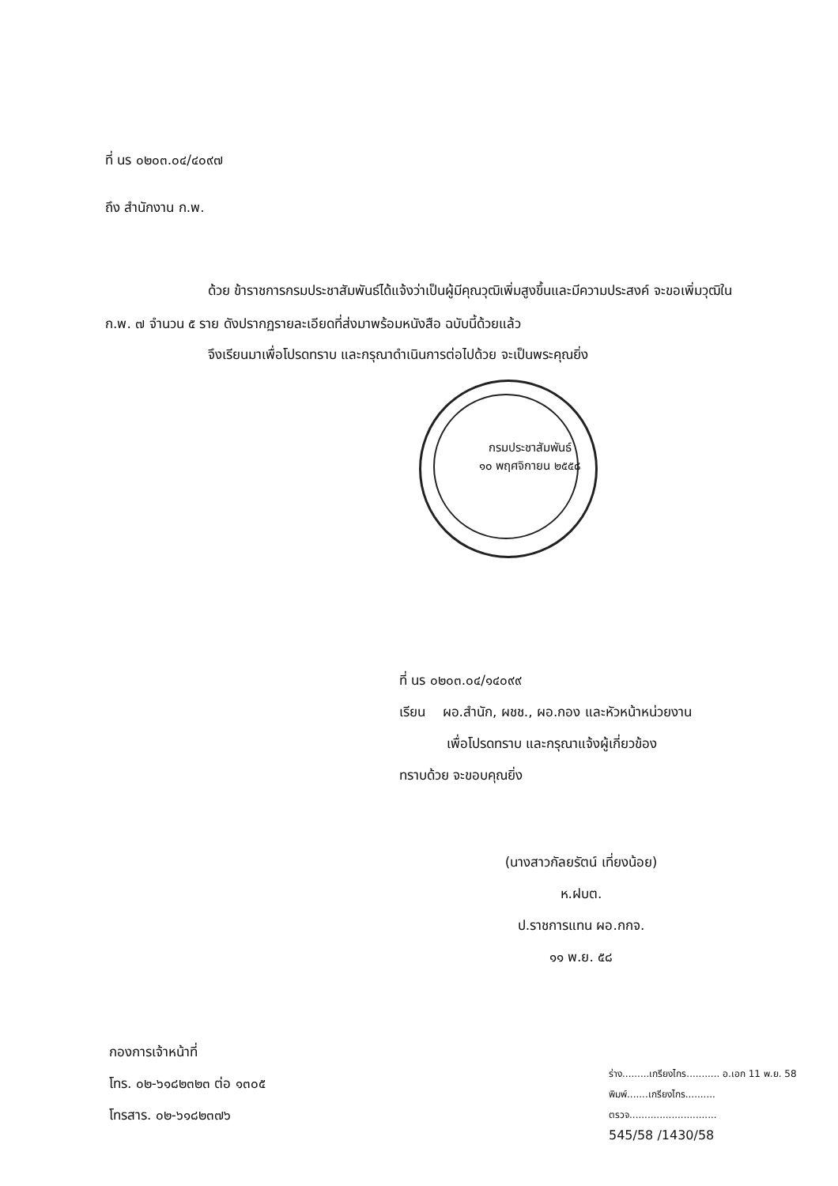ที่ นร ๐๒๐๓.๐๔/๔๐๙๗
ถึง สำนักงาน ก.พ.
ด้วย ข้าราชการกรมประชาสัมพันธ์ได้แจ้งว่าเป็นผู้มีคุณวุฒิเพิ่มสูงขึ้นและมีความประสงค์ จะขอเพิ่มวุฒิใน ก.พ. ๗ จำนวน ๕ ราย ดังปรากฏรายละเอียดที่ส่งมาพร้อมหนังสือ ฉบับนี้ด้วยแล้ว
จึงเรียนมาเพื่อโปรดทราบ และกรุณาดำเนินการต่อไปด้วย จะเป็นพระคุณยิ่ง
กรมประชาสัมพันธ์
๑๐ พฤศจิกายน ๒๕๕๘
ที่ นร ๐๒๐๓.๐๔/๑๔๐๙๙
เรียน ผอ.สำนัก, ผชช., ผอ.กอง และหัวหน้าหน่วยงาน
เพื่อโปรดทราบ และกรุณาแจ้งผู้เกี่ยวข้อง
ทราบด้วย จะขอบคุณยิ่ง
(นางสาวกัลยรัตน์ เที่ยงน้อย)
ห.ฝบต.
ป.ราชการแทน ผอ.กกจ.
๑๑ พ.ย. ๕๘
กองการเจ้าหน้าที่
โทร. ๐๒-๖๑๘๒๓๒๓ ต่อ ๑๓๐๕
โทรสาร. ๐๒-๖๑๘๒๓๗๖
ร่าง.........เกรียงไกร........... อ.เอก 11 พ.ย. 58
พิมพ์.......เกรียงไกร..........
ตรวจ.............................
545/58 /1430/58